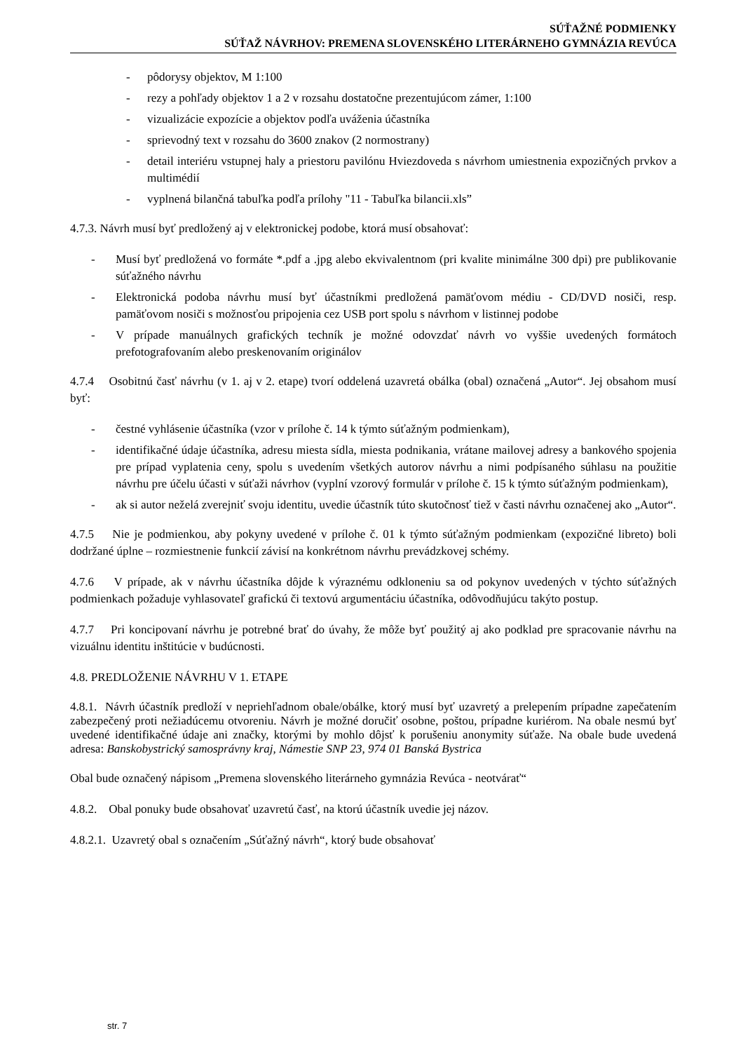SÚŤAŽNÉ PODMIENKY
SÚŤAŽ NÁVRHOV: PREMENA SLOVENSKÉHO LITERÁRNEHO GYMNÁZIA REVÚCA
- pôdorysy objektov, M 1:100
- rezy a pohľady objektov 1 a 2 v rozsahu dostatočne prezentujúcom zámer, 1:100
- vizualizácie expozície a objektov podľa uváženia účastníka
- sprievodný text v rozsahu do 3600 znakov (2 normostrany)
- detail interiéru vstupnej haly a priestoru pavilónu Hviezdoveda s návrhom umiestnenia expozičných prvkov a multimédií
- vyplnená bilančná tabuľka podľa prílohy "11 - Tabuľka bilancii.xls”
4.7.3. Návrh musí byť predložený aj v elektronickej podobe, ktorá musí obsahovať:
- Musí byť predložená vo formáte *.pdf a .jpg alebo ekvivalentnom (pri kvalite minimálne 300 dpi) pre publikovanie súťažného návrhu
- Elektronická podoba návrhu musí byť účastníkmi predložená pamäťovom médiu - CD/DVD nosiči, resp. pamäťovom nosiči s možnosťou pripojenia cez USB port spolu s návrhom v listinnej podobe
- V prípade manuálnych grafických techník je možné odovzdať návrh vo vyššie uvedených formátoch prefotografovaním alebo preskenovaním originálov
4.7.4 Osobitnú časť návrhu (v 1. aj v 2. etape) tvorí oddelená uzavretá obálka (obal) označená „Autor“. Jej obsahom musí byť:
- čestné vyhlásenie účastníka (vzor v prílohe č. 14 k týmto súťažným podmienkam),
- identifikačné údaje účastníka, adresu miesta sídla, miesta podnikania, vrátane mailovej adresy a bankového spojenia pre prípad vyplatenia ceny, spolu s uvedením všetkých autorov návrhu a nimi podpísaného súhlasu na použitie návrhu pre účelu účasti v súťaži návrhov (vyplní vzorový formulár v prílohe č. 15 k týmto súťažným podmienkam),
- ak si autor neželá zverejniť svoju identitu, uvedie účastník túto skutočnosť tiež v časti návrhu označenej ako „Autor“.
4.7.5 Nie je podmienkou, aby pokyny uvedené v prílohe č. 01 k týmto súťažným podmienkam (expozičné libreto) boli dodržané úplne – rozmiestnenie funkcií závisí na konkrétnom návrhu prevádzkovej schémy.
4.7.6 V prípade, ak v návrhu účastníka dôjde k výraznému odkloneniu sa od pokynov uvedených v týchto súťažných podmienkach požaduje vyhlasovateľ grafickú či textovú argumentáciu účastníka, odôvodňujúcu takýto postup.
4.7.7 Pri koncipovaní návrhu je potrebné brať do úvahy, že môže byť použitý aj ako podklad pre spracovanie návrhu na vizuálnu identitu inštitúcie v budúcnosti.
4.8. PREDLOŽENIE NÁVRHU V 1. ETAPE
4.8.1. Návrh účastník predloží v nepriehľadnom obale/obálke, ktorý musí byť uzavretý a prelepením prípadne zapečatením zabezpečený proti nežiadúcemu otvoreniu. Návrh je možné doručiť osobne, poštou, prípadne kuriérom. Na obale nesmú byť uvedené identifikačné údaje ani značky, ktorými by mohlo dôjsť k porušeniu anonymity súťaže. Na obale bude uvedená adresa: Banskobystrický samosprávny kraj, Námestie SNP 23, 974 01 Banská Bystrica
Obal bude označený nápisom „Premena slovenského literárneho gymnázia Revúca - neotvárať“
4.8.2. Obal ponuky bude obsahovať uzavretú časť, na ktorú účastník uvedie jej názov.
4.8.2.1. Uzavretý obal s označením „Súťažný návrh“, ktorý bude obsahovať
str. 7